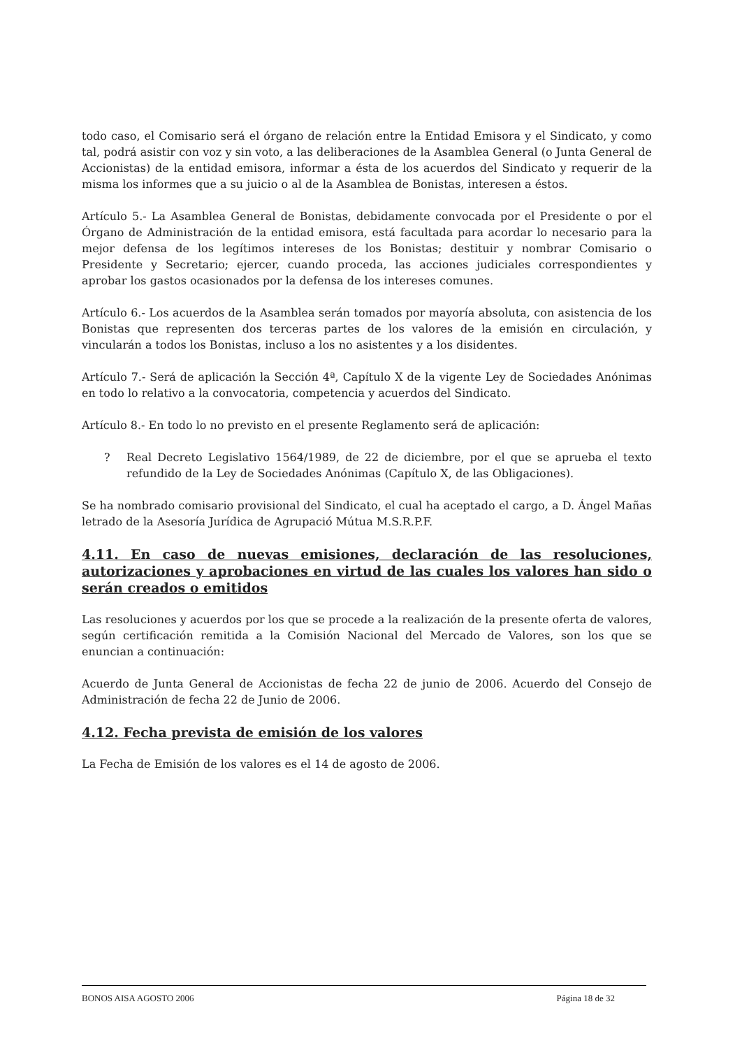todo caso, el Comisario será el órgano de relación entre la Entidad Emisora y el Sindicato, y como tal, podrá asistir con voz y sin voto, a las deliberaciones de la Asamblea General (o Junta General de Accionistas) de la entidad emisora, informar a ésta de los acuerdos del Sindicato y requerir de la misma los informes que a su juicio o al de la Asamblea de Bonistas, interesen a éstos.
Artículo 5.- La Asamblea General de Bonistas, debidamente convocada por el Presidente o por el Órgano de Administración de la entidad emisora, está facultada para acordar lo necesario para la mejor defensa de los legítimos intereses de los Bonistas; destituir y nombrar Comisario o Presidente y Secretario; ejercer, cuando proceda, las acciones judiciales correspondientes y aprobar los gastos ocasionados por la defensa de los intereses comunes.
Artículo 6.- Los acuerdos de la Asamblea serán tomados por mayoría absoluta, con asistencia de los Bonistas que representen dos terceras partes de los valores de la emisión en circulación, y vincularán a todos los Bonistas, incluso a los no asistentes y a los disidentes.
Artículo 7.- Será de aplicación la Sección 4ª, Capítulo X de la vigente Ley de Sociedades Anónimas en todo lo relativo a la convocatoria, competencia y acuerdos del Sindicato.
Artículo 8.- En todo lo no previsto en el presente Reglamento será de aplicación:
? Real Decreto Legislativo 1564/1989, de 22 de diciembre, por el que se aprueba el texto refundido de la Ley de Sociedades Anónimas (Capítulo X, de las Obligaciones).
Se ha nombrado comisario provisional del Sindicato, el cual ha aceptado el cargo, a D. Ángel Mañas letrado de la Asesoría Jurídica de Agrupació Mútua M.S.R.P.F.
4.11. En caso de nuevas emisiones, declaración de las resoluciones, autorizaciones y aprobaciones en virtud de las cuales los valores han sido o serán creados o emitidos
Las resoluciones y acuerdos por los que se procede a la realización de la presente oferta de valores, según certificación remitida a la Comisión Nacional del Mercado de Valores, son los que se enuncian a continuación:
Acuerdo de Junta General de Accionistas de fecha 22 de junio de 2006. Acuerdo del Consejo de Administración de fecha 22 de Junio de 2006.
4.12. Fecha prevista de emisión de los valores
La Fecha de Emisión de los valores es el 14 de agosto de 2006.
BONOS AISA AGOSTO 2006 Página 18 de 32